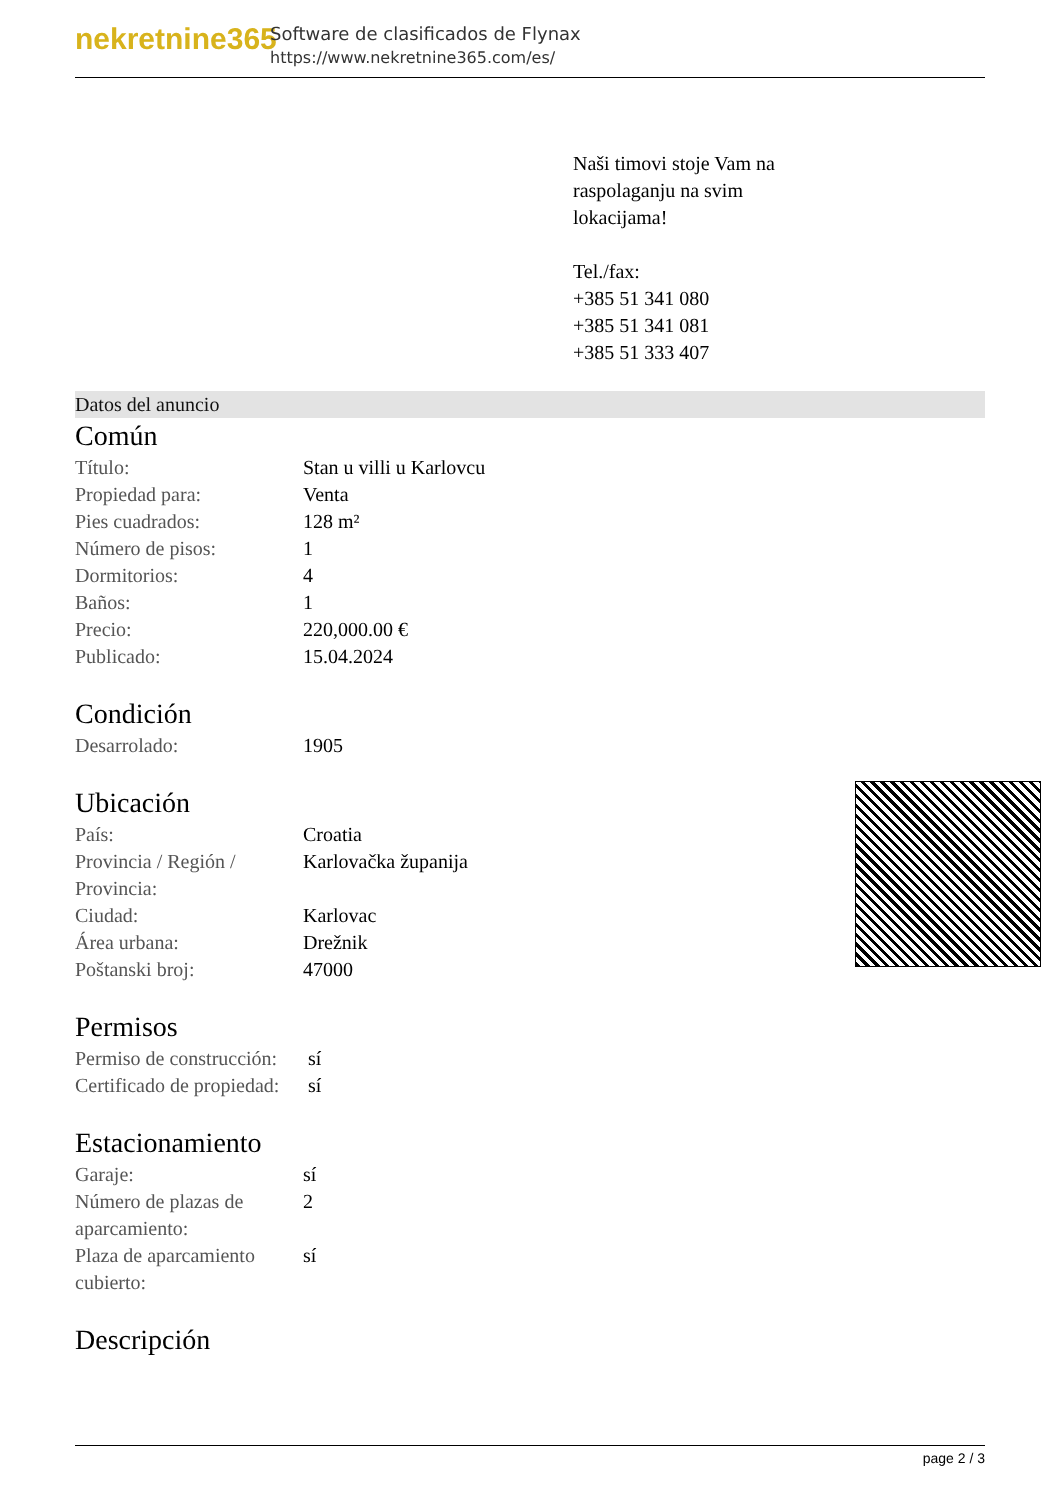nekretnine365
Software de clasificados de Flynax
https://www.nekretnine365.com/es/
Naši timovi stoje Vam na raspolaganju na svim lokacijama!
Tel./fax:
+385 51 341 080
+385 51 341 081
+385 51 333 407
Datos del anuncio
Común
| Título: | Stan u villi u Karlovcu |
| Propiedad para: | Venta |
| Pies cuadrados: | 128 m² |
| Número de pisos: | 1 |
| Dormitorios: | 4 |
| Baños: | 1 |
| Precio: | 220,000.00 € |
| Publicado: | 15.04.2024 |
Condición
| Desarrolado: | 1905 |
Ubicación
| País: | Croatia |
| Provincia / Región / Provincia: | Karlovačka županija |
| Ciudad: | Karlovac |
| Área urbana: | Drežnik |
| Poštanski broj: | 47000 |
Permisos
| Permiso de construcción: | sí |
| Certificado de propiedad: | sí |
Estacionamiento
| Garaje: | sí |
| Número de plazas de aparcamiento: | 2 |
| Plaza de aparcamiento cubierto: | sí |
Descripción
page 2 / 3